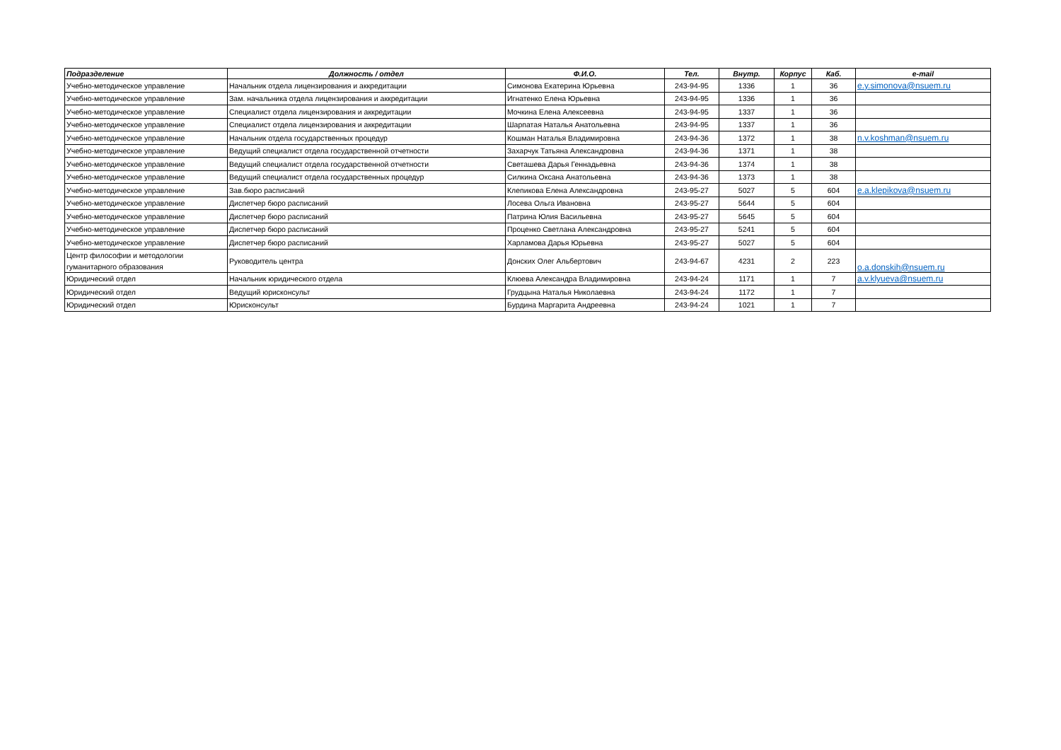| Подразделение | Должность / отдел | Ф.И.О. | Тел. | Внутр. | Корпус | Каб. | e-mail |
| --- | --- | --- | --- | --- | --- | --- | --- |
| Учебно-методическое управление | Начальник отдела лицензирования и аккредитации | Симонова Екатерина Юрьевна | 243-94-95 | 1336 | 1 | 36 | e.y.simonova@nsuem.ru |
| Учебно-методическое управление | Зам. начальника отдела лицензирования и аккредитации | Игнатенко Елена Юрьевна | 243-94-95 | 1336 | 1 | 36 | |
| Учебно-методическое управление | Специалист отдела лицензирования и аккредитации | Мочкина Елена Алексеевна | 243-94-95 | 1337 | 1 | 36 | |
| Учебно-методическое управление | Специалист отдела лицензирования и аккредитации | Шарпатая Наталья Анатольевна | 243-94-95 | 1337 | 1 | 36 | |
| Учебно-методическое управление | Начальник отдела государственных процедур | Кошман Наталья Владимировна | 243-94-36 | 1372 | 1 | 38 | n.v.koshman@nsuem.ru |
| Учебно-методическое управление | Ведущий специалист отдела государственной отчетности | Захарчук Татьяна Александровна | 243-94-36 | 1371 | 1 | 38 | |
| Учебно-методическое управление | Ведущий специалист отдела государственной отчетности | Светашева Дарья Геннадьевна | 243-94-36 | 1374 | 1 | 38 | |
| Учебно-методическое управление | Ведущий специалист отдела государственных процедур | Силкина Оксана Анатольевна | 243-94-36 | 1373 | 1 | 38 | |
| Учебно-методическое управление | Зав.бюро расписаний | Клепикова Елена Александровна | 243-95-27 | 5027 | 5 | 604 | e.a.klepikova@nsuem.ru |
| Учебно-методическое управление | Диспетчер бюро расписаний | Лосева Ольга Ивановна | 243-95-27 | 5644 | 5 | 604 | |
| Учебно-методическое управление | Диспетчер бюро расписаний | Патрина Юлия Васильевна | 243-95-27 | 5645 | 5 | 604 | |
| Учебно-методическое управление | Диспетчер бюро расписаний | Проценко Светлана Александровна | 243-95-27 | 5241 | 5 | 604 | |
| Учебно-методическое управление | Диспетчер бюро расписаний | Харламова Дарья Юрьевна | 243-95-27 | 5027 | 5 | 604 | |
| Центр философии и методологии гуманитарного образования | Руководитель центра | Донских Олег Альбертович | 243-94-67 | 4231 | 2 | 223 | o.a.donskih@nsuem.ru |
| Юридический отдел | Начальник юридического отдела | Клюева Александра Владимировна | 243-94-24 | 1171 | 1 | 7 | a.v.klyueva@nsuem.ru |
| Юридический отдел | Ведущий юрисконсульт | Грудцына Наталья Николаевна | 243-94-24 | 1172 | 1 | 7 | |
| Юридический отдел | Юрисконсульт | Бурдина Маргарита Андреевна | 243-94-24 | 1021 | 1 | 7 | |